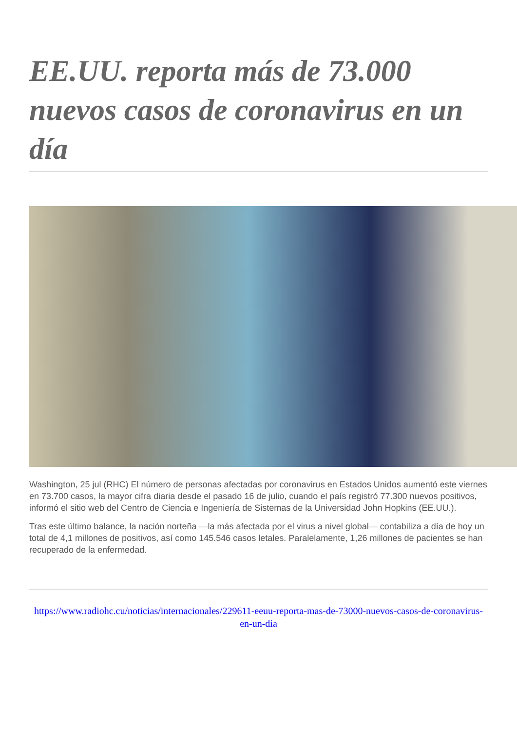EE.UU. reporta más de 73.000 nuevos casos de coronavirus en un día
Washington, 25 jul (RHC) El número de personas afectadas por coronavirus en Estados Unidos aumentó este viernes en 73.700 casos, la mayor cifra diaria desde el pasado 16 de julio, cuando el país registró 77.300 nuevos positivos, informó el sitio web del Centro de Ciencia e Ingeniería de Sistemas de la Universidad John Hopkins (EE.UU.).
Tras este último balance, la nación norteña —la más afectada por el virus a nivel global— contabiliza a día de hoy un total de 4,1 millones de positivos, así como 145.546 casos letales. Paralelamente, 1,26 millones de pacientes se han recuperado de la enfermedad.
https://www.radiohc.cu/noticias/internacionales/229611-eeuu-reporta-mas-de-73000-nuevos-casos-de-coronavirus-en-un-dia